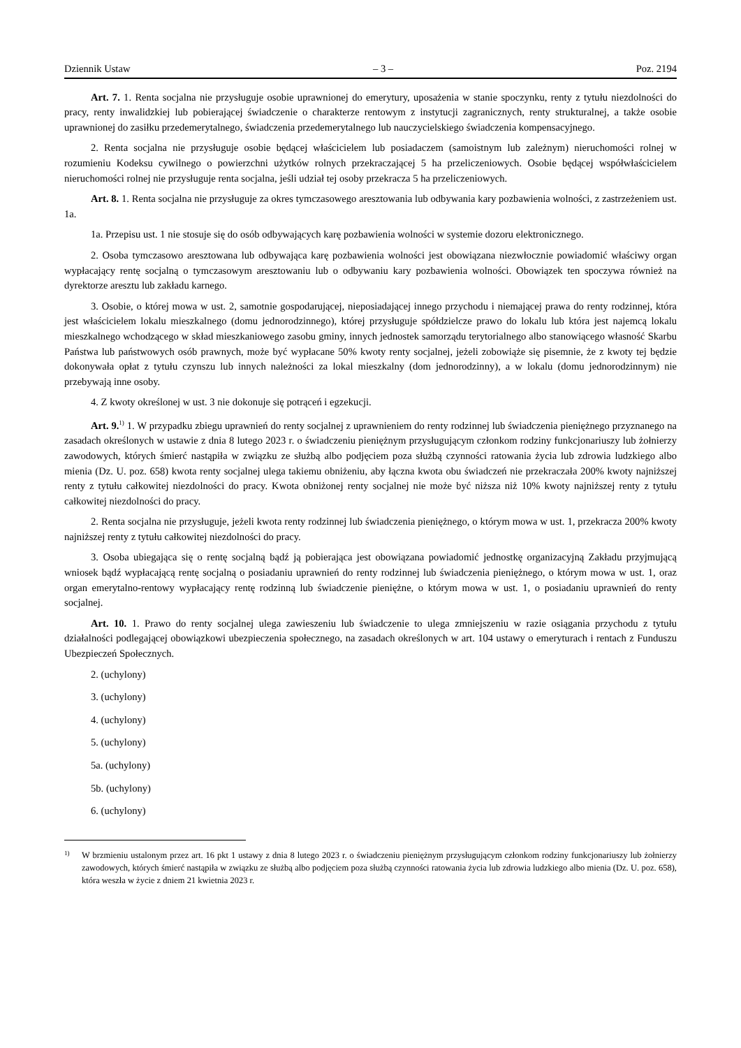Dziennik Ustaw – 3 – Poz. 2194
Art. 7. 1. Renta socjalna nie przysługuje osobie uprawnionej do emerytury, uposażenia w stanie spoczynku, renty z tytułu niezdolności do pracy, renty inwalidzkiej lub pobierającej świadczenie o charakterze rentowym z instytucji zagranicznych, renty strukturalnej, a także osobie uprawnionej do zasiłku przedemerytalnego, świadczenia przedemerytalnego lub nauczycielskiego świadczenia kompensacyjnego.
2. Renta socjalna nie przysługuje osobie będącej właścicielem lub posiadaczem (samoistnym lub zależnym) nieruchomości rolnej w rozumieniu Kodeksu cywilnego o powierzchni użytków rolnych przekraczającej 5 ha przeliczeniowych. Osobie będącej współwłaścicielem nieruchomości rolnej nie przysługuje renta socjalna, jeśli udział tej osoby przekracza 5 ha przeliczeniowych.
Art. 8. 1. Renta socjalna nie przysługuje za okres tymczasowego aresztowania lub odbywania kary pozbawienia wolności, z zastrzeżeniem ust. 1a.
1a. Przepisu ust. 1 nie stosuje się do osób odbywających karę pozbawienia wolności w systemie dozoru elektronicznego.
2. Osoba tymczasowo aresztowana lub odbywająca karę pozbawienia wolności jest obowiązana niezwłocznie powiadomić właściwy organ wypłacający rentę socjalną o tymczasowym aresztowaniu lub o odbywaniu kary pozbawienia wolności. Obowiązek ten spoczywa również na dyrektorze aresztu lub zakładu karnego.
3. Osobie, o której mowa w ust. 2, samotnie gospodarującej, nieposiadającej innego przychodu i niemającej prawa do renty rodzinnej, która jest właścicielem lokalu mieszkalnego (domu jednorodzinnego), której przysługuje spółdzielcze prawo do lokalu lub która jest najemcą lokalu mieszkalnego wchodzącego w skład mieszkaniowego zasobu gminy, innych jednostek samorządu terytorialnego albo stanowiącego własność Skarbu Państwa lub państwowych osób prawnych, może być wypłacane 50% kwoty renty socjalnej, jeżeli zobowiąże się pisemnie, że z kwoty tej będzie dokonywała opłat z tytułu czynszu lub innych należności za lokal mieszkalny (dom jednorodzinny), a w lokalu (domu jednorodzinnym) nie przebywają inne osoby.
4. Z kwoty określonej w ust. 3 nie dokonuje się potrąceń i egzekucji.
Art. 9.<sup>1)</sup> 1. W przypadku zbiegu uprawnień do renty socjalnej z uprawnieniem do renty rodzinnej lub świadczenia pieniężnego przyznanego na zasadach określonych w ustawie z dnia 8 lutego 2023 r. o świadczeniu pieniężnym przysługującym członkom rodziny funkcjonariuszy lub żołnierzy zawodowych, których śmierć nastąpiła w związku ze służbą albo podjęciem poza służbą czynności ratowania życia lub zdrowia ludzkiego albo mienia (Dz. U. poz. 658) kwota renty socjalnej ulega takiemu obniżeniu, aby łączna kwota obu świadczeń nie przekraczała 200% kwoty najniższej renty z tytułu całkowitej niezdolności do pracy. Kwota obniżonej renty socjalnej nie może być niższa niż 10% kwoty najniższej renty z tytułu całkowitej niezdolności do pracy.
2. Renta socjalna nie przysługuje, jeżeli kwota renty rodzinnej lub świadczenia pieniężnego, o którym mowa w ust. 1, przekracza 200% kwoty najniższej renty z tytułu całkowitej niezdolności do pracy.
3. Osoba ubiegająca się o rentę socjalną bądź ją pobierająca jest obowiązana powiadomić jednostkę organizacyjną Zakładu przyjmującą wniosek bądź wypłacającą rentę socjalną o posiadaniu uprawnień do renty rodzinnej lub świadczenia pieniężnego, o którym mowa w ust. 1, oraz organ emerytalno-rentowy wypłacający rentę rodzinną lub świadczenie pieniężne, o którym mowa w ust. 1, o posiadaniu uprawnień do renty socjalnej.
Art. 10. 1. Prawo do renty socjalnej ulega zawieszeniu lub świadczenie to ulega zmniejszeniu w razie osiągania przychodu z tytułu działalności podlegającej obowiązkowi ubezpieczenia społecznego, na zasadach określonych w art. 104 ustawy o emeryturach i rentach z Funduszu Ubezpieczeń Społecznych.
2. (uchylony)
3. (uchylony)
4. (uchylony)
5. (uchylony)
5a. (uchylony)
5b. (uchylony)
6. (uchylony)
1) W brzmieniu ustalonym przez art. 16 pkt 1 ustawy z dnia 8 lutego 2023 r. o świadczeniu pieniężnym przysługującym członkom rodziny funkcjonariuszy lub żołnierzy zawodowych, których śmierć nastąpiła w związku ze służbą albo podjęciem poza służbą czynności ratowania życia lub zdrowia ludzkiego albo mienia (Dz. U. poz. 658), która weszła w życie z dniem 21 kwietnia 2023 r.